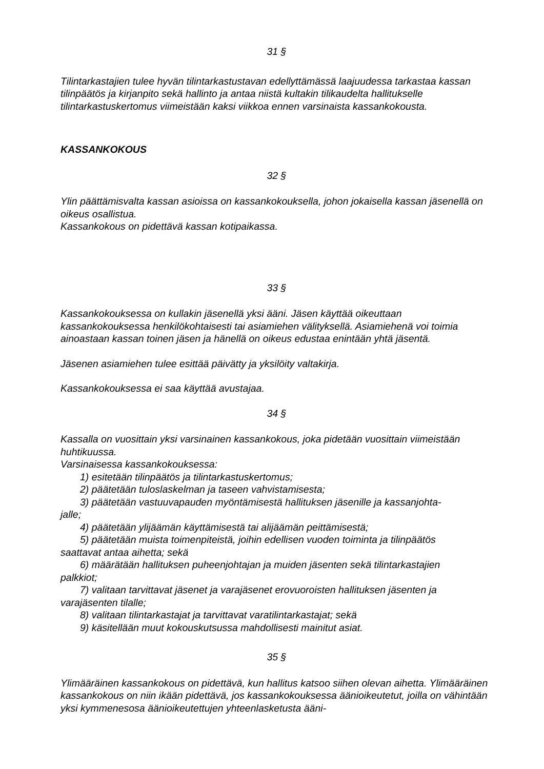31 §
Tilintarkastajien tulee hyvän tilintarkastustavan edellyttämässä laajuudessa tarkastaa kassan tilinpäätös ja kirjanpito sekä hallinto ja antaa niistä kultakin tilikaudelta hallitukselle tilintarkastuskertomus viimeistään kaksi viikkoa ennen varsinaista kassankokousta.
KASSANKOKOUS
32 §
Ylin päättämisvalta kassan asioissa on kassankokouksella, johon jokaisella kassan jäsenellä on oikeus osallistua.
Kassankokous on pidettävä kassan kotipaikassa.
33 §
Kassankokouksessa on kullakin jäsenellä yksi ääni. Jäsen käyttää oikeuttaan kassankokouksessa henkilökohtaisesti tai asiamiehen välityksellä. Asiamiehenä voi toimia ainoastaan kassan toinen jäsen ja hänellä on oikeus edustaa enintään yhtä jäsentä.
Jäsenen asiamiehen tulee esittää päivätty ja yksilöity valtakirja.
Kassankokouksessa ei saa käyttää avustajaa.
34 §
Kassalla on vuosittain yksi varsinainen kassankokous, joka pidetään vuosittain viimeistään huhtikuussa.
Varsinaisessa kassankokouksessa:
1) esitetään tilinpäätös ja tilintarkastuskertomus;
2) päätetään tuloslaskelman ja taseen vahvistamisesta;
3) päätetään vastuuvapauden myöntämisestä hallituksen jäsenille ja kassanjohta-
jalle;
4) päätetään ylijäämän käyttämisestä tai alijäämän peittämisestä;
5) päätetään muista toimenpiteistä, joihin edellisen vuoden toiminta ja tilinpäätös
saattavat antaa aihetta; sekä
6) määrätään hallituksen puheenjohtajan ja muiden jäsenten sekä tilintarkastajien
palkkiot;
7) valitaan tarvittavat jäsenet ja varajäsenet erovuoroisten hallituksen jäsenten ja
varajäsenten tilalle;
8) valitaan tilintarkastajat ja tarvittavat varatilintarkastajat; sekä
9) käsitellään muut kokouskutsussa mahdollisesti mainitut asiat.
35 §
Ylimääräinen kassankokous on pidettävä, kun hallitus katsoo siihen olevan aihetta. Ylimääräinen kassankokous on niin ikään pidettävä, jos kassankokouksessa äänioikeutetut, joilla on vähintään yksi kymmenesosa äänioikeutettujen yhteenlasketusta ääni-